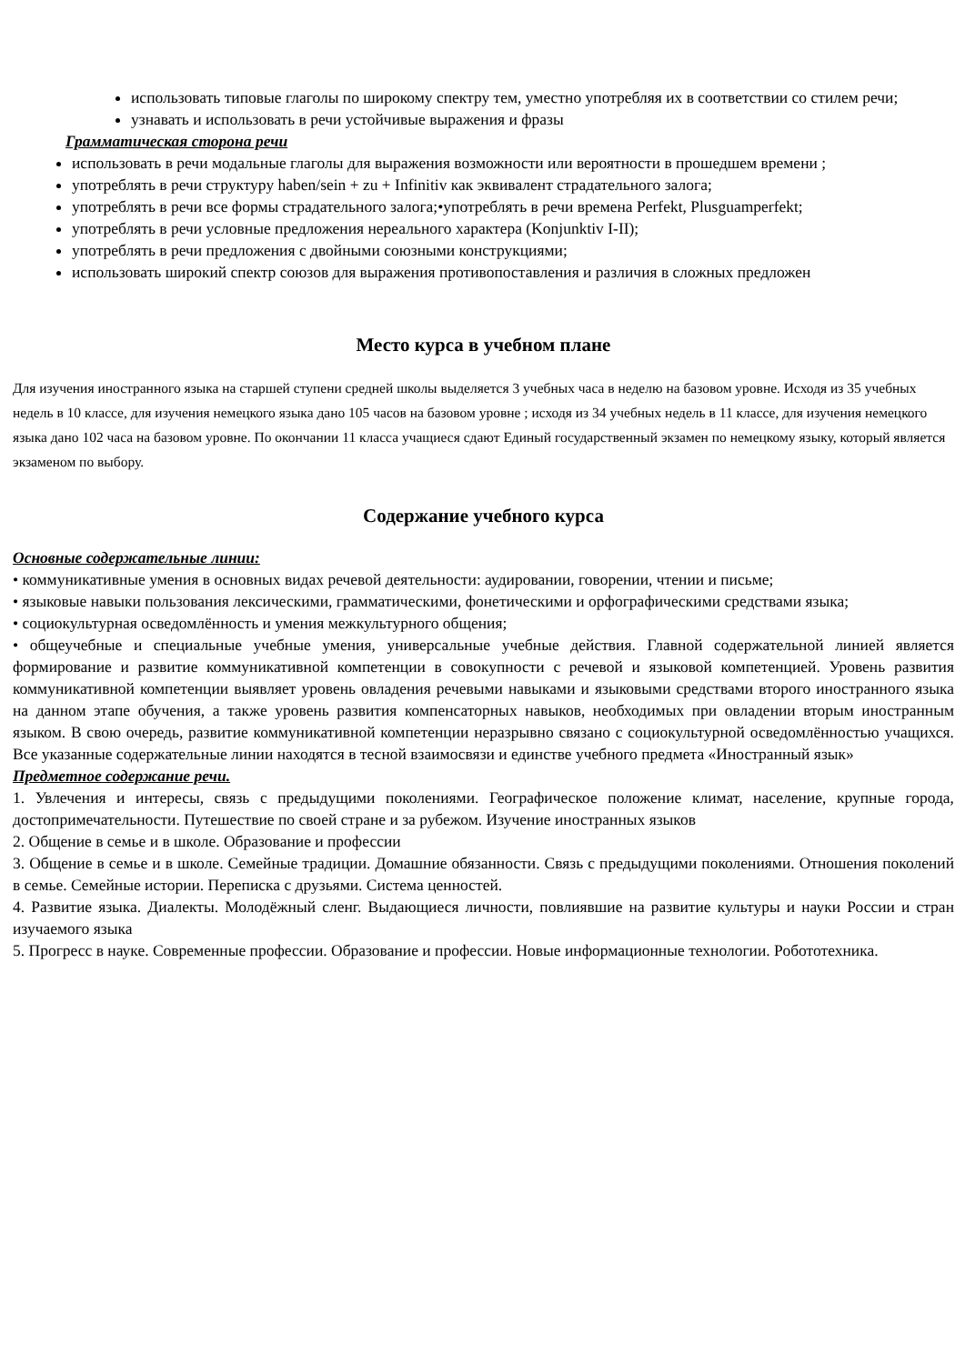использовать типовые глаголы по широкому спектру тем, уместно употребляя их в соответствии со стилем речи;
узнавать и использовать в речи устойчивые выражения и фразы
Грамматическая сторона речи
использовать в речи модальные глаголы для выражения возможности или вероятности в прошедшем времени ;
употреблять в речи структуру haben/sein + zu + Infinitiv как эквивалент страдательного залога;
употреблять в речи все формы страдательного залога;•употреблять в речи времена Perfekt, Plusguamperfekt;
употреблять в речи условные предложения нереального характера (Konjunktiv I-II);
употреблять в речи предложения с двойными союзными конструкциями;
использовать широкий спектр союзов для выражения противопоставления и различия в сложных предложен
Место курса в учебном плане
Для изучения иностранного языка на старшей ступени средней школы выделяется 3 учебных часа в неделю на базовом уровне. Исходя из 35 учебных недель в 10 классе, для изучения немецкого языка дано 105 часов на базовом уровне ; исходя из 34 учебных недель в 11 классе, для изучения немецкого языка дано 102 часа на базовом уровне. По окончании 11 класса учащиеся сдают Единый государственный экзамен по немецкому языку, который является экзаменом по выбору.
Содержание учебного курса
Основные содержательные линии:
• коммуникативные умения в основных видах речевой деятельности: аудировании, говорении, чтении и письме;
• языковые навыки пользования лексическими, грамматическими, фонетическими и орфографическими средствами языка;
• социокультурная осведомлённость и умения межкультурного общения;
• общеучебные и специальные учебные умения, универсальные учебные действия. Главной содержательной линией является формирование и развитие коммуникативной компетенции в совокупности с речевой и языковой компетенцией. Уровень развития коммуникативной компетенции выявляет уровень овладения речевыми навыками и языковыми средствами второго иностранного языка на данном этапе обучения, а также уровень развития компенсаторных навыков, необходимых при овладении вторым иностранным языком. В свою очередь, развитие коммуникативной компетенции неразрывно связано с социокультурной осведомлённостью учащихся. Все указанные содержательные линии находятся в тесной взаимосвязи и единстве учебного предмета «Иностранный язык»
Предметное содержание речи.
1. Увлечения и интересы, связь с предыдущими поколениями. Географическое положение климат, население, крупные города, достопримечательности. Путешествие по своей стране и за рубежом. Изучение иностранных языков
2. Общение в семье и в школе. Образование и профессии
3. Общение в семье и в школе. Семейные традиции. Домашние обязанности. Связь с предыдущими поколениями. Отношения поколений в семье. Семейные истории. Переписка с друзьями. Система ценностей.
4. Развитие языка. Диалекты. Молодёжный сленг. Выдающиеся личности, повлиявшие на развитие культуры и науки России и стран изучаемого языка
5. Прогресс в науке. Современные профессии. Образование и профессии. Новые информационные технологии. Робототехника.